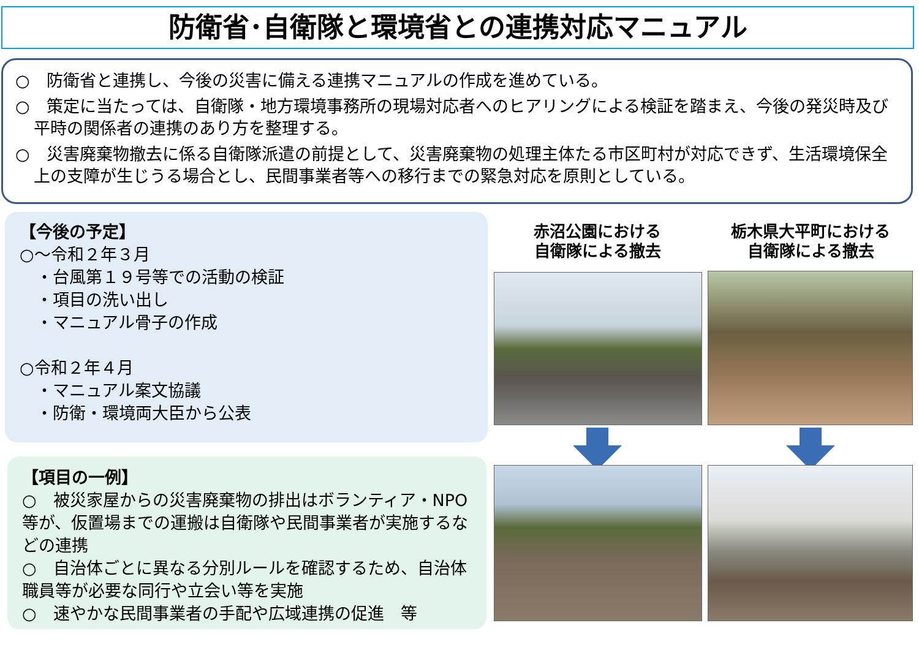防衛省･自衛隊と環境省との連携対応マニュアル
○　防衛省と連携し、今後の災害に備える連携マニュアルの作成を進めている。
○　策定に当たっては、自衛隊・地方環境事務所の現場対応者へのヒアリングによる検証を踏まえ、今後の発災時及び平時の関係者の連携のあり方を整理する。
○　災害廃棄物撤去に係る自衛隊派遣の前提として、災害廃棄物の処理主体たる市区町村が対応できず、生活環境保全上の支障が生じうる場合とし、民間事業者等への移行までの緊急対応を原則としている。
【今後の予定】
○～令和２年３月
　・台風第１９号等での活動の検証
　・項目の洗い出し
　・マニュアル骨子の作成
○令和２年４月
　・マニュアル案文協議
　・防衛・環境両大臣から公表
【項目の一例】
○　被災家屋からの災害廃棄物の排出はボランティア・NPO等が、仮置場までの運搬は自衛隊や民間事業者が実施するなどの連携
○　自治体ごとに異なる分別ルールを確認するため、自治体職員等が必要な同行や立会い等を実施
○　速やかな民間事業者の手配や広域連携の促進　等
赤沼公園における
自衛隊による撤去
栃木県大平町における
自衛隊による撤去